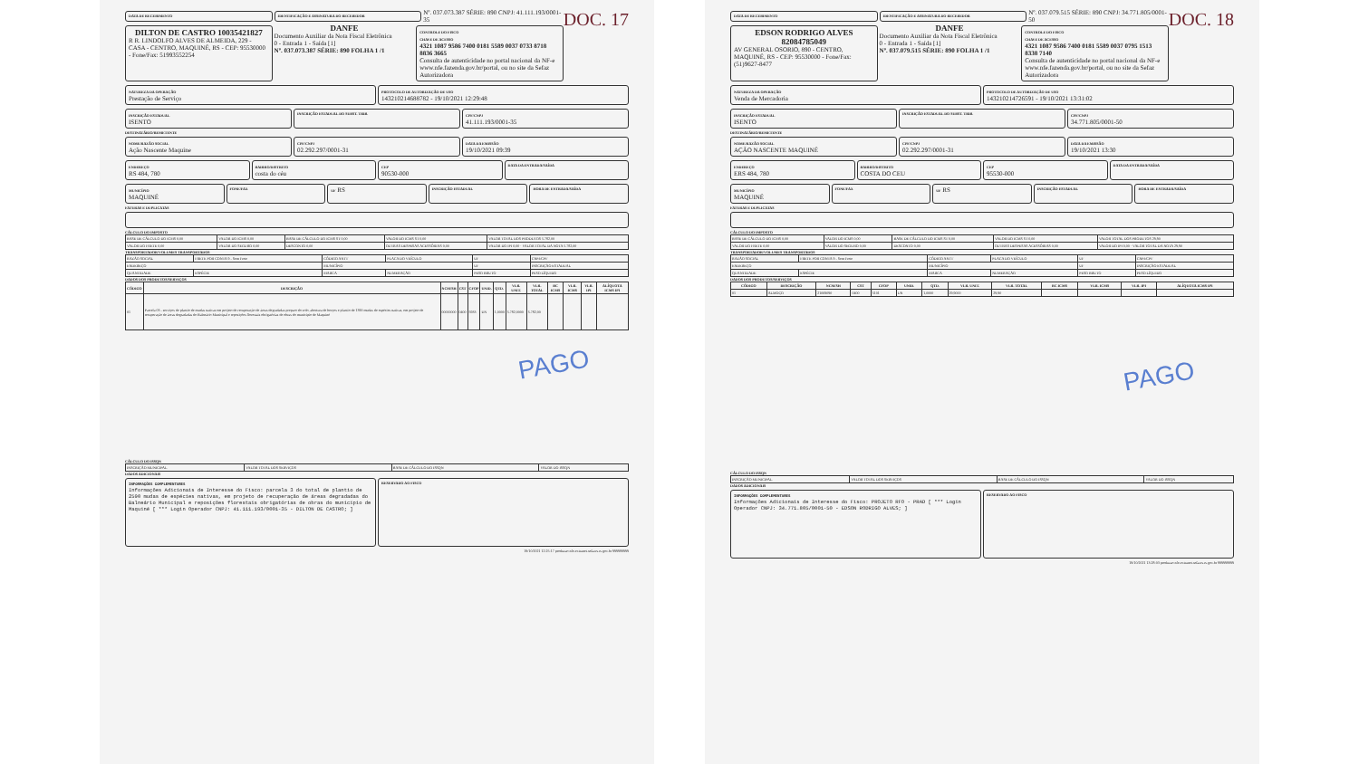DOC. 17
DATA DE RECEBIMENTO IDENTIFICAÇÃO E ASSINATURA DO RECEBEDOR
Nº. 037.073.387 SÉRIE: 890 CNPJ: 41.111.193/0001-35
DILTON DE CASTRO 10035421827
R R. LINDOLFO ALVES DE ALMEIDA, 229 - CASA - CENTRO, MAQUINÉ, RS - CEP: 95530000 - Fone/Fax: 51993552254
DANFE
Documento Auxiliar da Nota Fiscal Eletrônica
0 - Entrada 1 - Saída [1]
Nº. 037.073.387 SÉRIE: 890 FOLHA 1 /1
CONTROLE DO FISCO
CHAVE DE ACESSO
4321 1087 9586 7400 0181 5589 0037 0733 8718 8836 3665
Consulta de autenticidade no portal nacional da NF-e www.nfe.fazenda.gov.br/portal, ou no site da Sefaz Autorizadora
NATUREZA DA OPERAÇÃO
Prestação de Serviço
PROTOCOLO DE AUTORIZAÇÃO DE USO
143210214688782 - 19/10/2021 12:29:48
INSCRIÇÃO ESTADUAL
ISENTO
INSCRIÇÃO ESTADUAL DO SUBST. TRIB.
CPF/CNPJ
41.111.193/0001-35
DESTINATÁRIO/REMETENTE
NOME/RAZÃO SOCIAL
Ação Nascente Maquine
CPF/CNPJ
02.292.297/0001-31
DATA DA EMISSÃO
19/10/2021 09:39
ENDEREÇO
RS 484, 780
BAIRRO/DISTRITO
costa do céu
CEP
90530-000
DATA DA ENTRADA/SAÍDA
MUNICÍPIO
MAQUINÉ
FONE/FAX UF RS
INSCRIÇÃO ESTADUAL HORA DE ENTRADA/SAÍDA
FATURAS E DUPLICATAS
CÁLCULO DO IMPOSTO
| BASE DE CÁLCULO DO ICMS 0,00 | VALOR DO ICMS 0,00 | BASE DE CÁLCULO DO ICMS ST 0,00 | VALOR DO ICMS ST 0,00 | VALOR TOTAL DOS PRODUTOS 5.782,00 |
| VALOR DO FRETE 0,00 | VALOR DO SEGURO 0,00 | DESCONTO 0,00 | OUTRAS DESPESAS ACESSÓRIAS 0,00 | VALOR DO IPI 0,00 · VALOR TOTAL DA NOTA 5.782,00 |
TRANSPORTADOR/VOLUMES TRANSPORTADOS
| RAZÃO SOCIAL | FRETE POR CONTA 9 - Sem Frete | CÓDIGO ANTT | PLACA DO VEÍCULO | UF | CNPJ/CPF |
| ENDEREÇO | | MUNICÍPIO | | UF | INSCRIÇÃO ESTADUAL |
| QUANTIDADE | ESPÉCIE | MARCA | NUMERAÇÃO | PESO BRUTO | PESO LÍQUIDO |
DADOS DOS PRODUTOS/SERVIÇOS
| CÓDIGO | DESCRIÇÃO | NCM/SH | CST | CFOP | UNID. | QTD. | VLR. UNIT. | VLR. TOTAL | BC ICMS | VLR. ICMS | VLR. IPI | ALÍQUOTA ICMS IPI |
| --- | --- | --- | --- | --- | --- | --- | --- | --- | --- | --- | --- | --- |
| 01 | Parcela 03 - serviços de plantio de mudas nativas em projeto de recuperação de áreas degradadas preparo do solo, abertura de berços e plantio de 1390 mudas de espécies nativas, em projeto de recuperação de áreas degradadas do Balneário Municipal e reposições florestais obrigatórias de obras do município de Maquiné | 00000000 | 0400 | 5933 | UN | 1,0000 | 5.782,0000 | 5.782,00 | | | | |
PAGO
CÁLCULO DO ISSQN
| INSCRIÇÃO MUNICIPAL | VALOR TOTAL DOS SERVIÇOS | BASE DE CÁLCULO DO ISSQN | VALOR DO ISSQN |
DADOS ADICIONAIS
INFORMAÇÕES COMPLEMENTARES
Informações Adicionais de Interesse do Fisco: parcela 3 do total de plantio de 2590 mudas de espécies nativas, em projeto de recuperação de áreas degradadas do Balneário Municipal e reposições florestais obrigatórias de obras do municipio de Maquiné [ *** Login Operador CNPJ: 41.111.193/0001-35 - DILTON DE CASTRO; ]
RESERVADO AO FISCO
19/10/2021 12:25:17 produzao nfe-extranet.sefazrs.rs.gov.br 999999999
DOC. 18
DATA DE RECEBIMENTO IDENTIFICAÇÃO E ASSINATURA DO RECEBEDOR
Nº. 037.079.515 SÉRIE: 890 CNPJ: 34.771.805/0001-50
EDSON RODRIGO ALVES
82084785049
AV GENERAL OSORIO, 890 - CENTRO, MAQUINÉ, RS - CEP: 95530000 - Fone/Fax: (51)9627-8477
DANFE
Documento Auxiliar da Nota Fiscal Eletrônica
0 - Entrada 1 - Saída [1]
Nº. 037.079.515 SÉRIE: 890 FOLHA 1 /1
CONTROLE DO FISCO
CHAVE DE ACESSO
4321 1087 9586 7400 0181 5589 0037 0795 1513 8338 7140
Consulta de autenticidade no portal nacional da NF-e www.nfe.fazenda.gov.br/portal, ou no site da Sefaz Autorizadora
NATUREZA DA OPERAÇÃO
Venda de Mercadoria
PROTOCOLO DE AUTORIZAÇÃO DE USO
143210214726591 - 19/10/2021 13:31:02
INSCRIÇÃO ESTADUAL
ISENTO
INSCRIÇÃO ESTADUAL DO SUBST. TRIB.
CPF/CNPJ
34.771.805/0001-50
DESTINATÁRIO/REMETENTE
NOME/RAZÃO SOCIAL
AÇÃO NASCENTE MAQUINÉ
CPF/CNPJ
02.292.297/0001-31
DATA DA EMISSÃO
19/10/2021 13:30
ENDEREÇO
ERS 484, 780
BAIRRO/DISTRITO
COSTA DO CEU
CEP
95530-000
DATA DA ENTRADA/SAÍDA
MUNICÍPIO
MAQUINÉ
FONE/FAX UF RS
INSCRIÇÃO ESTADUAL HORA DE ENTRADA/SAÍDA
FATURAS E DUPLICATAS
CÁLCULO DO IMPOSTO
| BASE DE CÁLCULO DO ICMS 0,00 | VALOR DO ICMS 0,00 | BASE DE CÁLCULO DO ICMS ST 0,00 | VALOR DO ICMS ST 0,00 | VALOR TOTAL DOS PRODUTOS 29,90 |
| VALOR DO FRETE 0,00 | VALOR DO SEGURO 0,00 | DESCONTO 0,00 | OUTRAS DESPESAS ACESSÓRIAS 0,00 | VALOR DO IPI 0,00 · VALOR TOTAL DA NOTA 29,90 |
TRANSPORTADOR/VOLUMES TRANSPORTADOS
| RAZÃO SOCIAL | FRETE POR CONTA 9 - Sem Frete | CÓDIGO ANTT | PLACA DO VEÍCULO | UF | CNPJ/CPF |
| ENDEREÇO | | MUNICÍPIO | | UF | INSCRIÇÃO ESTADUAL |
| QUANTIDADE | ESPÉCIE | MARCA | NUMERAÇÃO | PESO BRUTO | PESO LÍQUIDO |
DADOS DOS PRODUTOS/SERVIÇOS
| CÓDIGO | DESCRIÇÃO | NCM/SH | CST | CFOP | UNID. | QTD. | VLR. UNIT. | VLR. TOTAL | BC ICMS | VLR. ICMS | VLR. IPI | ALÍQUOTA ICMS IPI |
| --- | --- | --- | --- | --- | --- | --- | --- | --- | --- | --- | --- | --- |
| 01 | ALMOÇO | 21069090 | 0400 | 5101 | UN | 1,0000 | 29,9000 | 29,90 | | | | |
PAGO
CÁLCULO DO ISSQN
| INSCRIÇÃO MUNICIPAL | VALOR TOTAL DOS SERVIÇOS | BASE DE CÁLCULO DO ISSQN | VALOR DO ISSQN |
DADOS ADICIONAIS
INFORMAÇÕES COMPLEMENTARES
Informações Adicionais de Interesse do Fisco: PROJETO RFO - PRAD [ *** Login Operador CNPJ: 34.771.805/0001-50 - EDSON RODRIGO ALVES; ]
RESERVADO AO FISCO
19/10/2021 13:28:03 produzao nfe-extranet.sefazrs.rs.gov.br 999999999